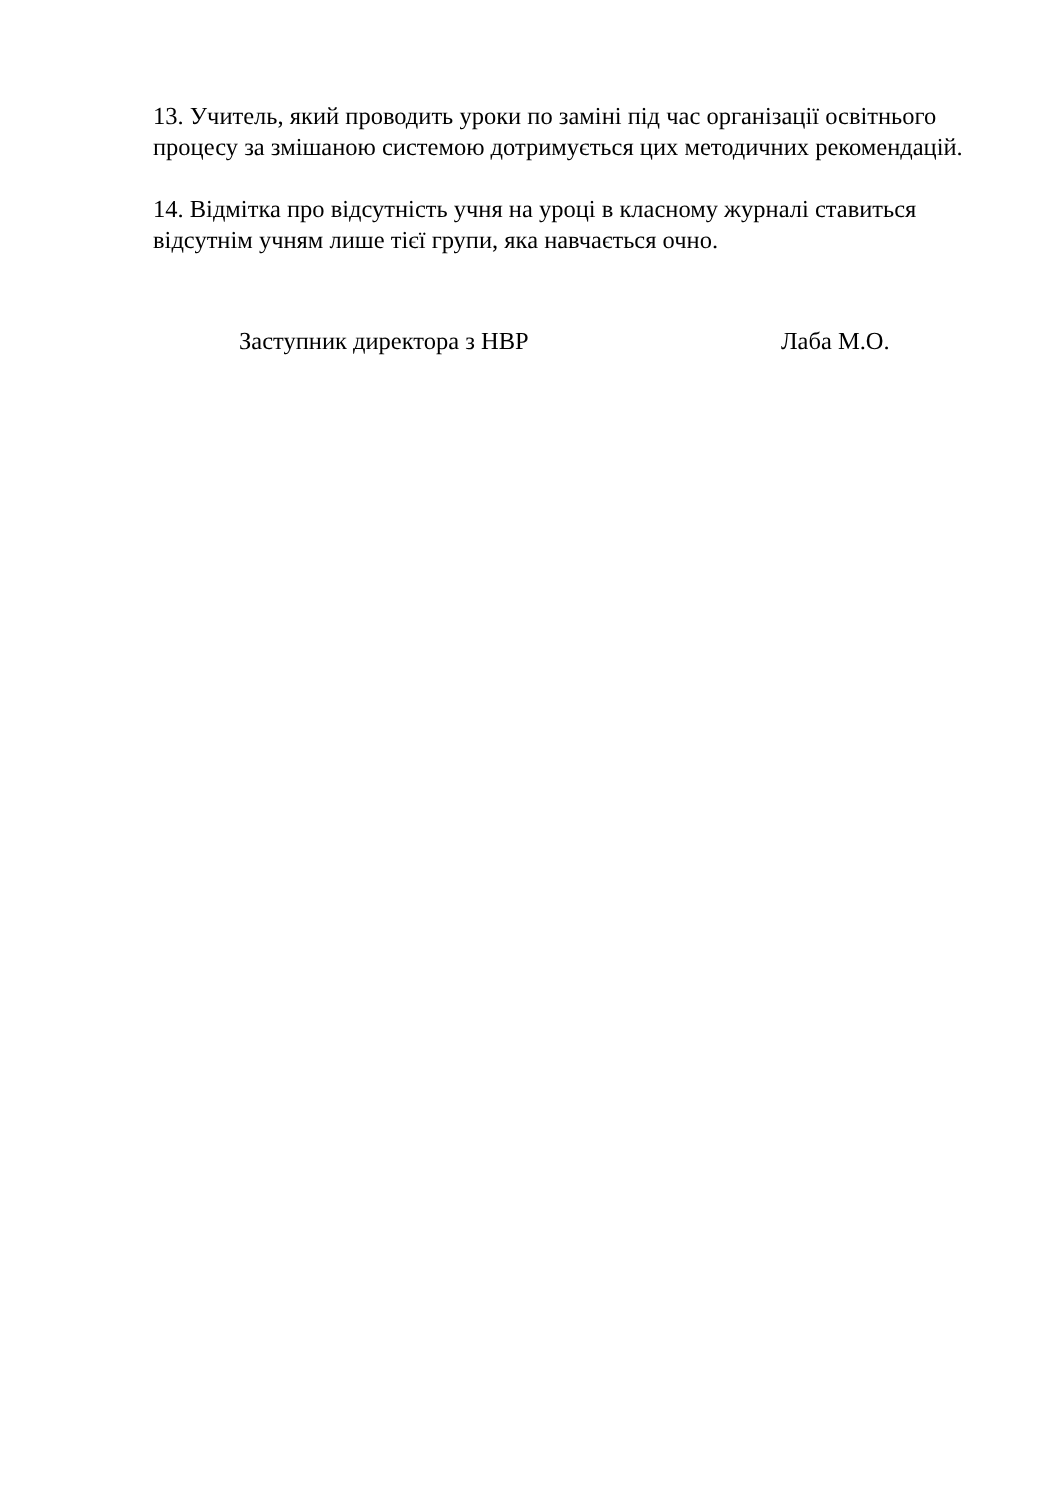13. Учитель, який проводить уроки по заміні під час організації освітнього процесу за змішаною системою дотримується цих методичних рекомендацій.
14. Відмітка про відсутність учня на уроці в класному журналі ставиться відсутнім учням лише тієї групи, яка навчається очно.
Заступник директора з НВР Лаба М.О.